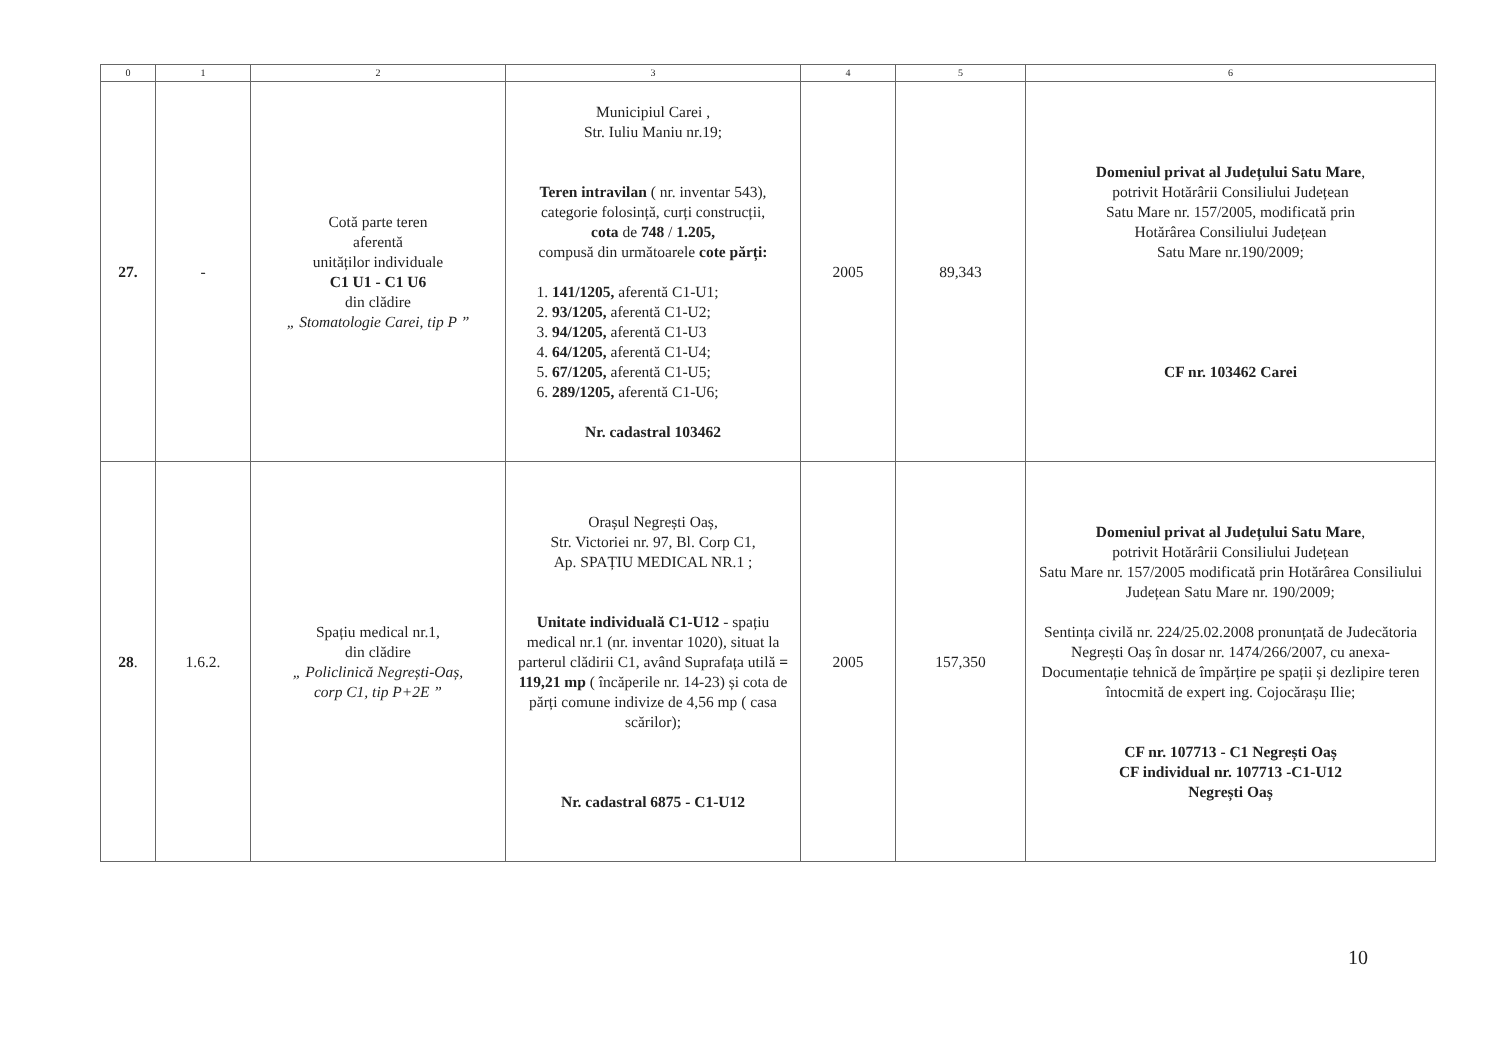| 0 | 1 | 2 | 3 | 4 | 5 | 6 |
| --- | --- | --- | --- | --- | --- | --- |
| 27. | - | Cotă parte teren aferentă unităților individuale C1 U1 - C1 U6 din clădire „ Stomatologie Carei, tip P ” | Municipiul Carei , Str. Iuliu Maniu nr.19; Teren intravilan ( nr. inventar 543), categorie folosință, curți construcții, cota de 748 / 1.205, compusă din următoarele cote părți: 1. 141/1205, aferentă C1-U1; 2. 93/1205, aferentă C1-U2; 3. 94/1205, aferentă C1-U3 4. 64/1205, aferentă C1-U4; 5. 67/1205, aferentă C1-U5; 6. 289/1205, aferentă C1-U6; Nr. cadastral 103462 | 2005 | 89,343 | Domeniul privat al Județului Satu Mare , potrivit Hotărârii Consiliului Județean Satu Mare nr. 157/2005, modificată prin Hotărârea Consiliului Județean Satu Mare nr.190/2009; CF nr. 103462 Carei |
| 28 . | 1.6.2. | Spațiu medical nr.1, din clădire „ Policlinică Negrești-Oaș, corp C1, tip P+2E ” | Orașul Negrești Oaș, Str. Victoriei nr. 97, Bl. Corp C1, Ap. SPAȚIU MEDICAL NR.1 ; Unitate individuală C1-U12 - spațiu medical nr.1 (nr. inventar 1020), situat la parterul clădirii C1, având Suprafața utilă = 119,21 mp ( încăperile nr. 14-23) și cota de părți comune indivize de 4,56 mp ( casa scărilor); Nr. cadastral 6875 - C1-U12 | 2005 | 157,350 | Domeniul privat al Județului Satu Mare , potrivit Hotărârii Consiliului Județean Satu Mare nr. 157/2005 modificată prin Hotărârea Consiliului Județean Satu Mare nr. 190/2009; Sentința civilă nr. 224/25.02.2008 pronunțată de Judecătoria Negrești Oaș în dosar nr. 1474/266/2007, cu anexa- Documentație tehnică de împărțire pe spații și dezlipire teren întocmită de expert ing. Cojocărașu Ilie; CF nr. 107713 - C1 Negrești Oaș CF individual nr. 107713 -C1-U12 Negrești Oaș |
10